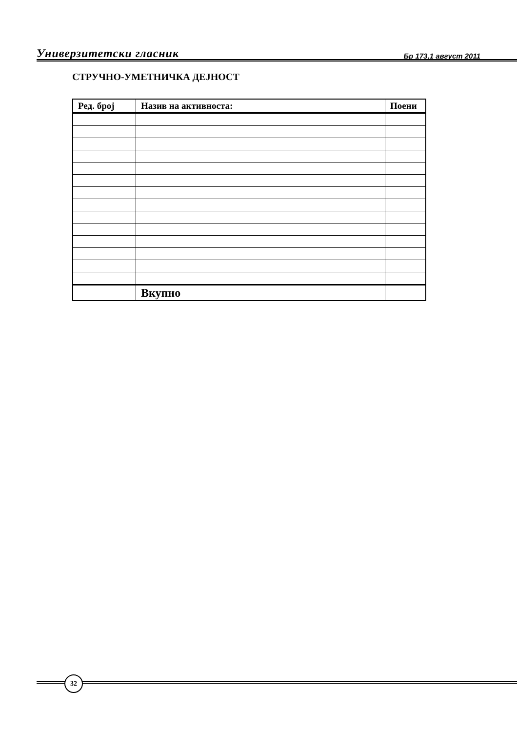Универзитетски гласник Бр 173,1 август 2011
СТРУЧНО-УМЕТНИЧКА ДЕЈНОСТ
| Ред. број | Назив на активноста: | Поени |
| --- | --- | --- |
| | Вкупно | |
32